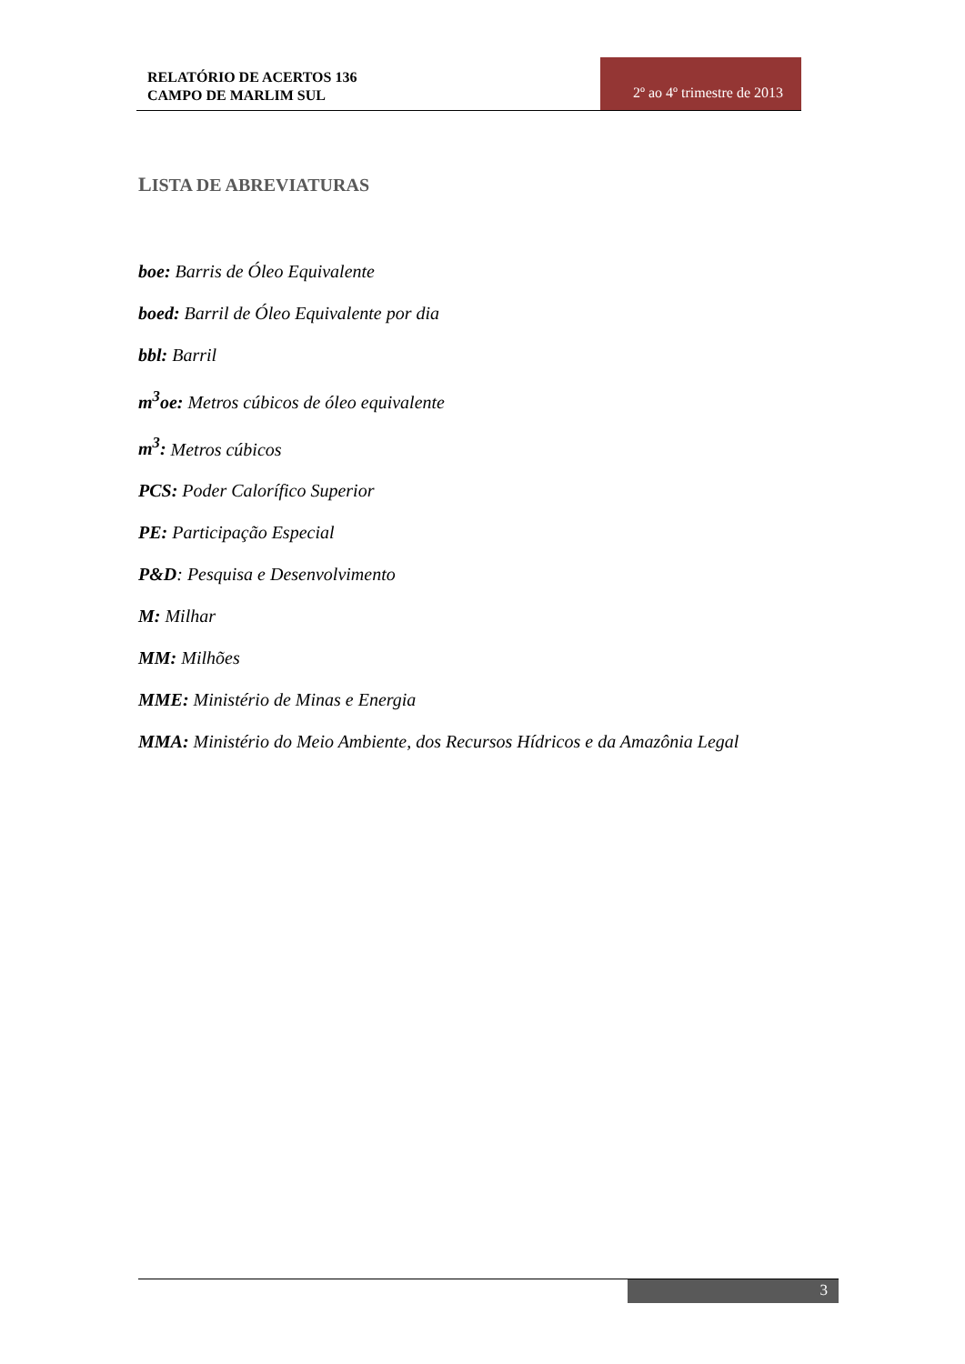RELATÓRIO DE ACERTOS 136
CAMPO DE MARLIM SUL
2º ao 4º trimestre de 2013
LISTA DE ABREVIATURAS
boe: Barris de Óleo Equivalente
boed: Barril de Óleo Equivalente por dia
bbl: Barril
m<sup>3</sup>oe: Metros cúbicos de óleo equivalente
m<sup>3</sup>: Metros cúbicos
PCS: Poder Calorífico Superior
PE: Participação Especial
P&D: Pesquisa e Desenvolvimento
M: Milhar
MM: Milhões
MME: Ministério de Minas e Energia
MMA: Ministério do Meio Ambiente, dos Recursos Hídricos e da Amazônia Legal
3